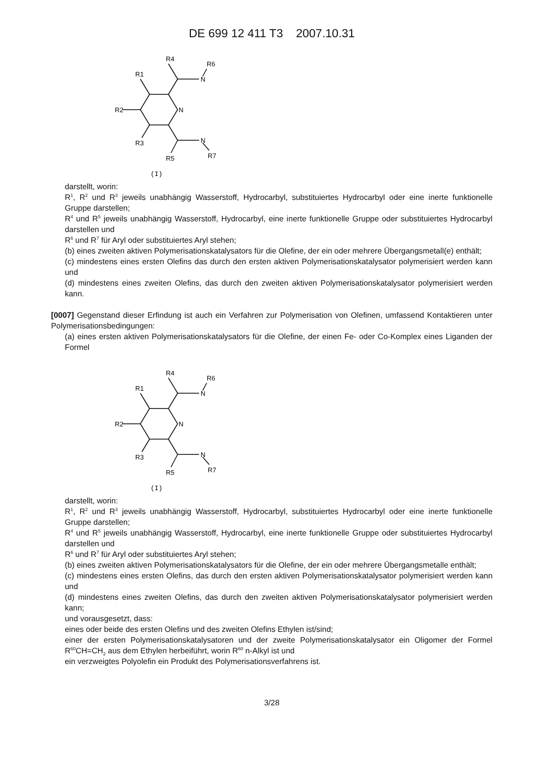DE 699 12 411 T3 2007.10.31
R4
R6
R1
N
N
R2
R3
N
R5
R7
(I)
darstellt, worin:
R<sup>1</sup>, R<sup>2</sup> und R<sup>3</sup> jeweils unabhängig Wasserstoff, Hydrocarbyl, substituiertes Hydrocarbyl oder eine inerte funktionelle Gruppe darstellen;
R<sup>4</sup> und R<sup>5</sup> jeweils unabhängig Wasserstoff, Hydrocarbyl, eine inerte funktionelle Gruppe oder substituiertes Hydrocarbyl darstellen und
R<sup>6</sup> und R<sup>7</sup> für Aryl oder substituiertes Aryl stehen;
(b) eines zweiten aktiven Polymerisationskatalysators für die Olefine, der ein oder mehrere Übergangsmetall(e) enthält;
(c) mindestens eines ersten Olefins das durch den ersten aktiven Polymerisationskatalysator polymerisiert werden kann und
(d) mindestens eines zweiten Olefins, das durch den zweiten aktiven Polymerisationskatalysator polymerisiert werden kann.
[0007] Gegenstand dieser Erfindung ist auch ein Verfahren zur Polymerisation von Olefinen, umfassend Kontaktieren unter Polymerisationsbedingungen:
(a) eines ersten aktiven Polymerisationskatalysators für die Olefine, der einen Fe- oder Co-Komplex eines Liganden der Formel
R4
R6
R1
N
N
R2
R3
N
R5
R7
(I)
darstellt, worin:
R<sup>1</sup>, R<sup>2</sup> und R<sup>3</sup> jeweils unabhängig Wasserstoff, Hydrocarbyl, substituiertes Hydrocarbyl oder eine inerte funktionelle Gruppe darstellen;
R<sup>4</sup> und R<sup>5</sup> jeweils unabhängig Wasserstoff, Hydrocarbyl, eine inerte funktionelle Gruppe oder substituiertes Hydrocarbyl darstellen und
R<sup>6</sup> und R<sup>7</sup> für Aryl oder substituiertes Aryl stehen;
(b) eines zweiten aktiven Polymerisationskatalysators für die Olefine, der ein oder mehrere Übergangsmetalle enthält;
(c) mindestens eines ersten Olefins, das durch den ersten aktiven Polymerisationskatalysator polymerisiert werden kann und
(d) mindestens eines zweiten Olefins, das durch den zweiten aktiven Polymerisationskatalysator polymerisiert werden kann;
und vorausgesetzt, dass:
eines oder beide des ersten Olefins und des zweiten Olefins Ethylen ist/sind;
einer der ersten Polymerisationskatalysatoren und der zweite Polymerisationskatalysator ein Oligomer der Formel R<sup>60</sup>CH=CH<sub>2</sub> aus dem Ethylen herbeiführt, worin R<sup>60</sup> n-Alkyl ist und
ein verzweigtes Polyolefin ein Produkt des Polymerisationsverfahrens ist.
3/28